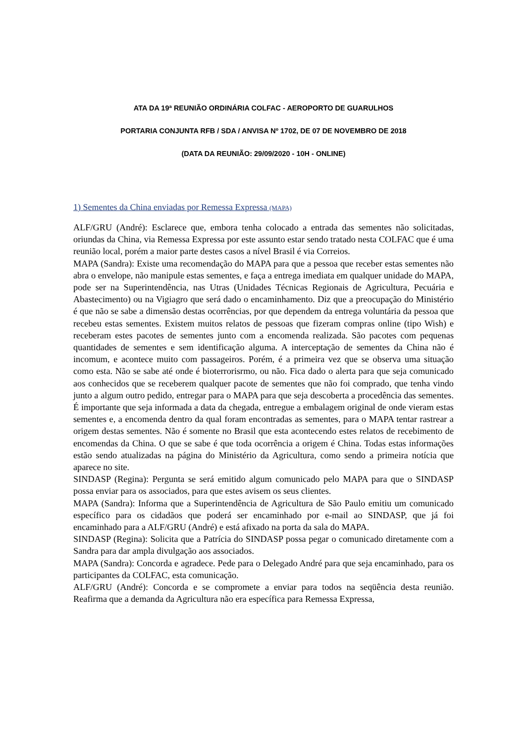ATA DA 19ª REUNIÃO ORDINÁRIA COLFAC - AEROPORTO DE GUARULHOS
PORTARIA CONJUNTA RFB / SDA / ANVISA Nº 1702, DE 07 DE NOVEMBRO DE 2018
(DATA DA REUNIÃO: 29/09/2020 - 10H - ONLINE)
1) Sementes da China enviadas por Remessa Expressa (MAPA)
ALF/GRU (André): Esclarece que, embora tenha colocado a entrada das sementes não solicitadas, oriundas da China, via Remessa Expressa por este assunto estar sendo tratado nesta COLFAC que é uma reunião local, porém a maior parte destes casos a nível Brasil é via Correios.
MAPA (Sandra): Existe uma recomendação do MAPA para que a pessoa que receber estas sementes não abra o envelope, não manipule estas sementes, e faça a entrega imediata em qualquer unidade do MAPA, pode ser na Superintendência, nas Utras (Unidades Técnicas Regionais de Agricultura, Pecuária e Abastecimento) ou na Vigiagro que será dado o encaminhamento. Diz que a preocupação do Ministério é que não se sabe a dimensão destas ocorrências, por que dependem da entrega voluntária da pessoa que recebeu estas sementes. Existem muitos relatos de pessoas que fizeram compras online (tipo Wish) e receberam estes pacotes de sementes junto com a encomenda realizada. São pacotes com pequenas quantidades de sementes e sem identificação alguma. A interceptação de sementes da China não é incomum, e acontece muito com passageiros. Porém, é a primeira vez que se observa uma situação como esta. Não se sabe até onde é bioterrorisrmo, ou não. Fica dado o alerta para que seja comunicado aos conhecidos que se receberem qualquer pacote de sementes que não foi comprado, que tenha vindo junto a algum outro pedido, entregar para o MAPA para que seja descoberta a procedência das sementes. É importante que seja informada a data da chegada, entregue a embalagem original de onde vieram estas sementes e, a encomenda dentro da qual foram encontradas as sementes, para o MAPA tentar rastrear a origem destas sementes. Não é somente no Brasil que esta acontecendo estes relatos de recebimento de encomendas da China. O que se sabe é que toda ocorrência a origem é China. Todas estas informações estão sendo atualizadas na página do Ministério da Agricultura, como sendo a primeira notícia que aparece no site.
SINDASP (Regina): Pergunta se será emitido algum comunicado pelo MAPA para que o SINDASP possa enviar para os associados, para que estes avisem os seus clientes.
MAPA (Sandra): Informa que a Superintendência de Agricultura de São Paulo emitiu um comunicado específico para os cidadãos que poderá ser encaminhado por e-mail ao SINDASP, que já foi encaminhado para a ALF/GRU (André) e está afixado na porta da sala do MAPA.
SINDASP (Regina): Solicita que a Patrícia do SINDASP possa pegar o comunicado diretamente com a Sandra para dar ampla divulgação aos associados.
MAPA (Sandra): Concorda e agradece. Pede para o Delegado André para que seja encaminhado, para os participantes da COLFAC, esta comunicação.
ALF/GRU (André): Concorda e se compromete a enviar para todos na seqüência desta reunião. Reafirma que a demanda da Agricultura não era específica para Remessa Expressa,